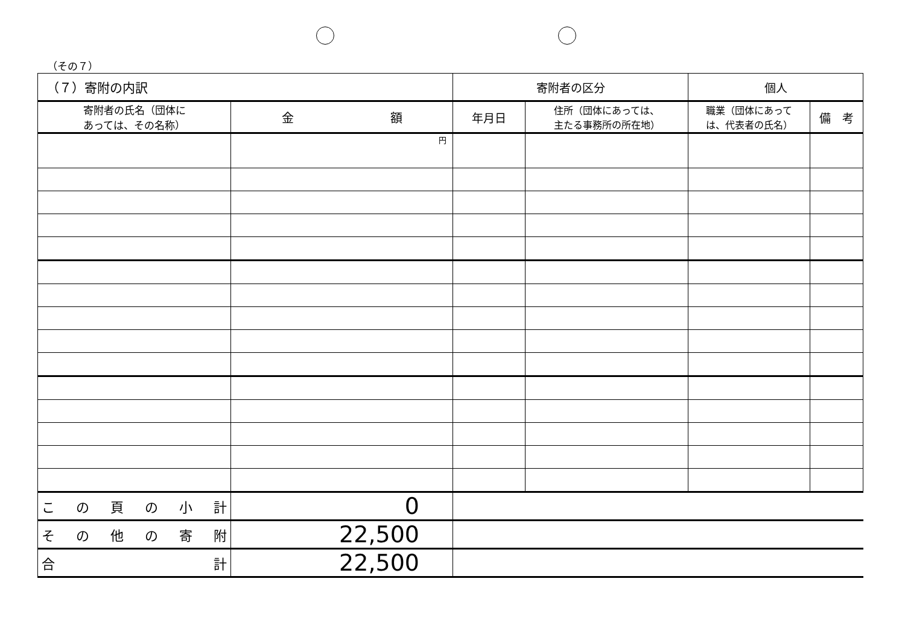（その７）
| （７）寄附の内訳 | | 寄附者の区分 | | 個人 | |
| --- | --- | --- | --- | --- | --- |
| 寄附者の氏名（団体に あっては、その名称） | 金 額 | 年月日 | 住所（団体にあっては、 主たる事務所の所在地） | 職業（団体にあって は、代表者の氏名） | 備 考 |
| | 円 | | | | |
| この頁の小計 | 0 | | | | |
| その他の寄附 | 22,500 | | | | |
| 合 計 | 22,500 | | | | |